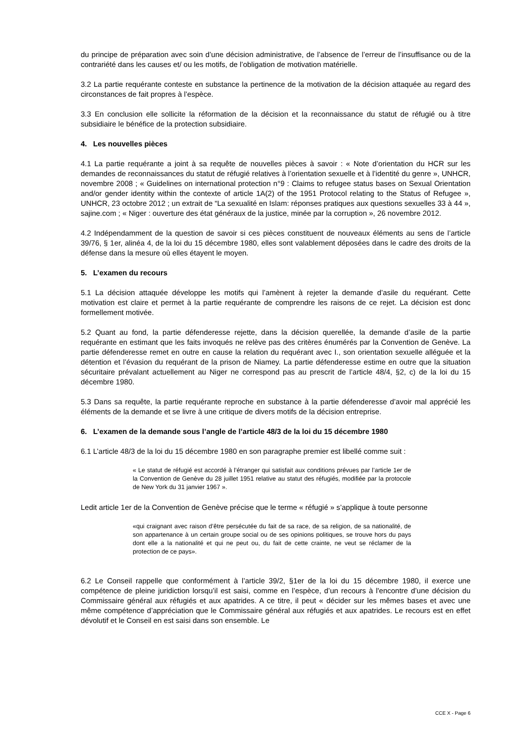du principe de préparation avec soin d’une décision administrative, de l’absence de l’erreur de l’insuffisance ou de la contrariété dans les causes et/ ou les motifs, de l’obligation de motivation matérielle.
3.2 La partie requérante conteste en substance la pertinence de la motivation de la décision attaquée au regard des circonstances de fait propres à l’espèce.
3.3 En conclusion elle sollicite la réformation de la décision et la reconnaissance du statut de réfugié ou à titre subsidiaire le bénéfice de la protection subsidiaire.
4. Les nouvelles pièces
4.1 La partie requérante a joint à sa requête de nouvelles pièces à savoir : « Note d’orientation du HCR sur les demandes de reconnaissances du statut de réfugié relatives à l’orientation sexuelle et à l’identité du genre », UNHCR, novembre 2008 ; « Guidelines on international protection n°9 : Claims to refugee status bases on Sexual Orientation and/or gender identity within the contexte of article 1A(2) of the 1951 Protocol relating to the Status of Refugee », UNHCR, 23 octobre 2012 ; un extrait de “La sexualité en Islam: réponses pratiques aux questions sexuelles 33 à 44 », sajine.com ; « Niger : ouverture des état généraux de la justice, minée par la corruption », 26 novembre 2012.
4.2 Indépendamment de la question de savoir si ces pièces constituent de nouveaux éléments au sens de l’article 39/76, § 1er, alinéa 4, de la loi du 15 décembre 1980, elles sont valablement déposées dans le cadre des droits de la défense dans la mesure où elles étayent le moyen.
5. L’examen du recours
5.1 La décision attaquée développe les motifs qui l’amènent à rejeter la demande d’asile du requérant. Cette motivation est claire et permet à la partie requérante de comprendre les raisons de ce rejet. La décision est donc formellement motivée.
5.2 Quant au fond, la partie défenderesse rejette, dans la décision querellée, la demande d’asile de la partie requérante en estimant que les faits invoqués ne relève pas des critères énumérés par la Convention de Genève. La partie défenderesse remet en outre en cause la relation du requérant avec I., son orientation sexuelle alléguée et la détention et l’évasion du requérant de la prison de Niamey. La partie défenderesse estime en outre que la situation sécuritaire prévalant actuellement au Niger ne correspond pas au prescrit de l’article 48/4, §2, c) de la loi du 15 décembre 1980.
5.3 Dans sa requête, la partie requérante reproche en substance à la partie défenderesse d’avoir mal apprécié les éléments de la demande et se livre à une critique de divers motifs de la décision entreprise.
6. L’examen de la demande sous l’angle de l’article 48/3 de la loi du 15 décembre 1980
6.1 L’article 48/3 de la loi du 15 décembre 1980 en son paragraphe premier est libellé comme suit :
« Le statut de réfugié est accordé à l’étranger qui satisfait aux conditions prévues par l’article 1er de la Convention de Genève du 28 juillet 1951 relative au statut des réfugiés, modifiée par la protocole de New York du 31 janvier 1967 ».
Ledit article 1er de la Convention de Genève précise que le terme « réfugié » s’applique à toute personne
«qui craignant avec raison d’être persécutée du fait de sa race, de sa religion, de sa nationalité, de son appartenance à un certain groupe social ou de ses opinions politiques, se trouve hors du pays dont elle a la nationalité et qui ne peut ou, du fait de cette crainte, ne veut se réclamer de la protection de ce pays».
6.2 Le Conseil rappelle que conformément à l’article 39/2, §1er de la loi du 15 décembre 1980, il exerce une compétence de pleine juridiction lorsqu’il est saisi, comme en l’espèce, d’un recours à l'encontre d’une décision du Commissaire général aux réfugiés et aux apatrides. A ce titre, il peut « décider sur les mêmes bases et avec une même compétence d’appréciation que le Commissaire général aux réfugiés et aux apatrides. Le recours est en effet dévolutif et le Conseil en est saisi dans son ensemble. Le
CCE X - Page 6